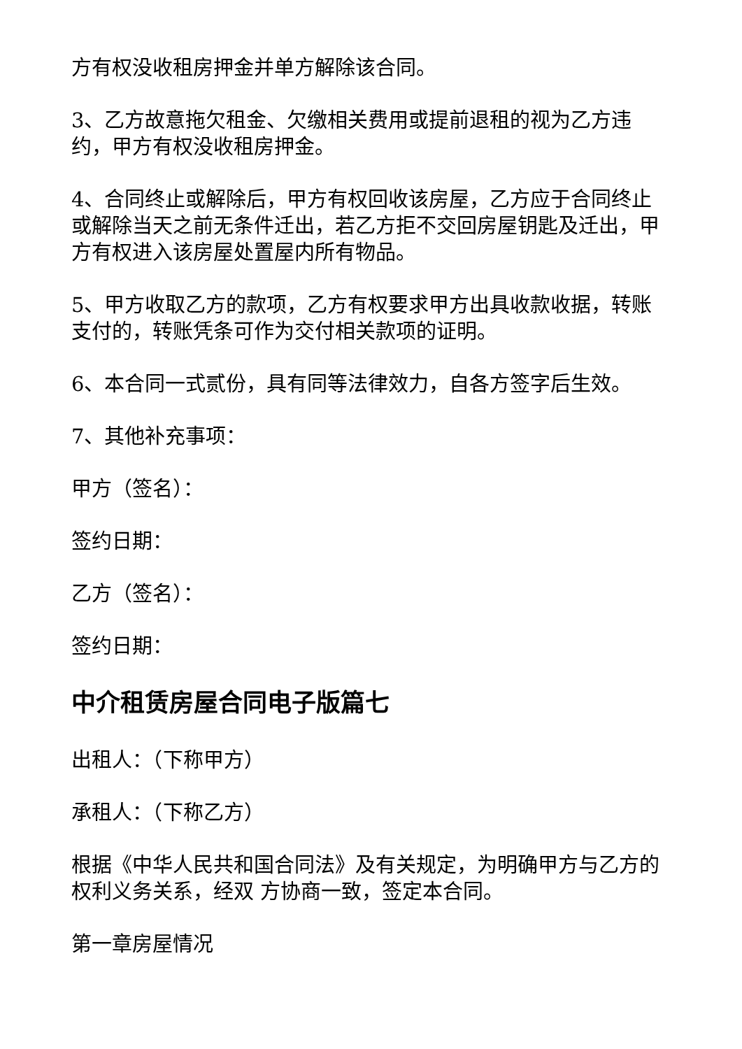方有权没收租房押金并单方解除该合同。
3、乙方故意拖欠租金、欠缴相关费用或提前退租的视为乙方违约，甲方有权没收租房押金。
4、合同终止或解除后，甲方有权回收该房屋，乙方应于合同终止或解除当天之前无条件迁出，若乙方拒不交回房屋钥匙及迁出，甲方有权进入该房屋处置屋内所有物品。
5、甲方收取乙方的款项，乙方有权要求甲方出具收款收据，转账支付的，转账凭条可作为交付相关款项的证明。
6、本合同一式贰份，具有同等法律效力，自各方签字后生效。
7、其他补充事项：
甲方（签名）：
签约日期：
乙方（签名）：
签约日期：
中介租赁房屋合同电子版篇七
出租人：（下称甲方）
承租人：（下称乙方）
根据《中华人民共和国合同法》及有关规定，为明确甲方与乙方的权利义务关系，经双 方协商一致，签定本合同。
第一章房屋情况